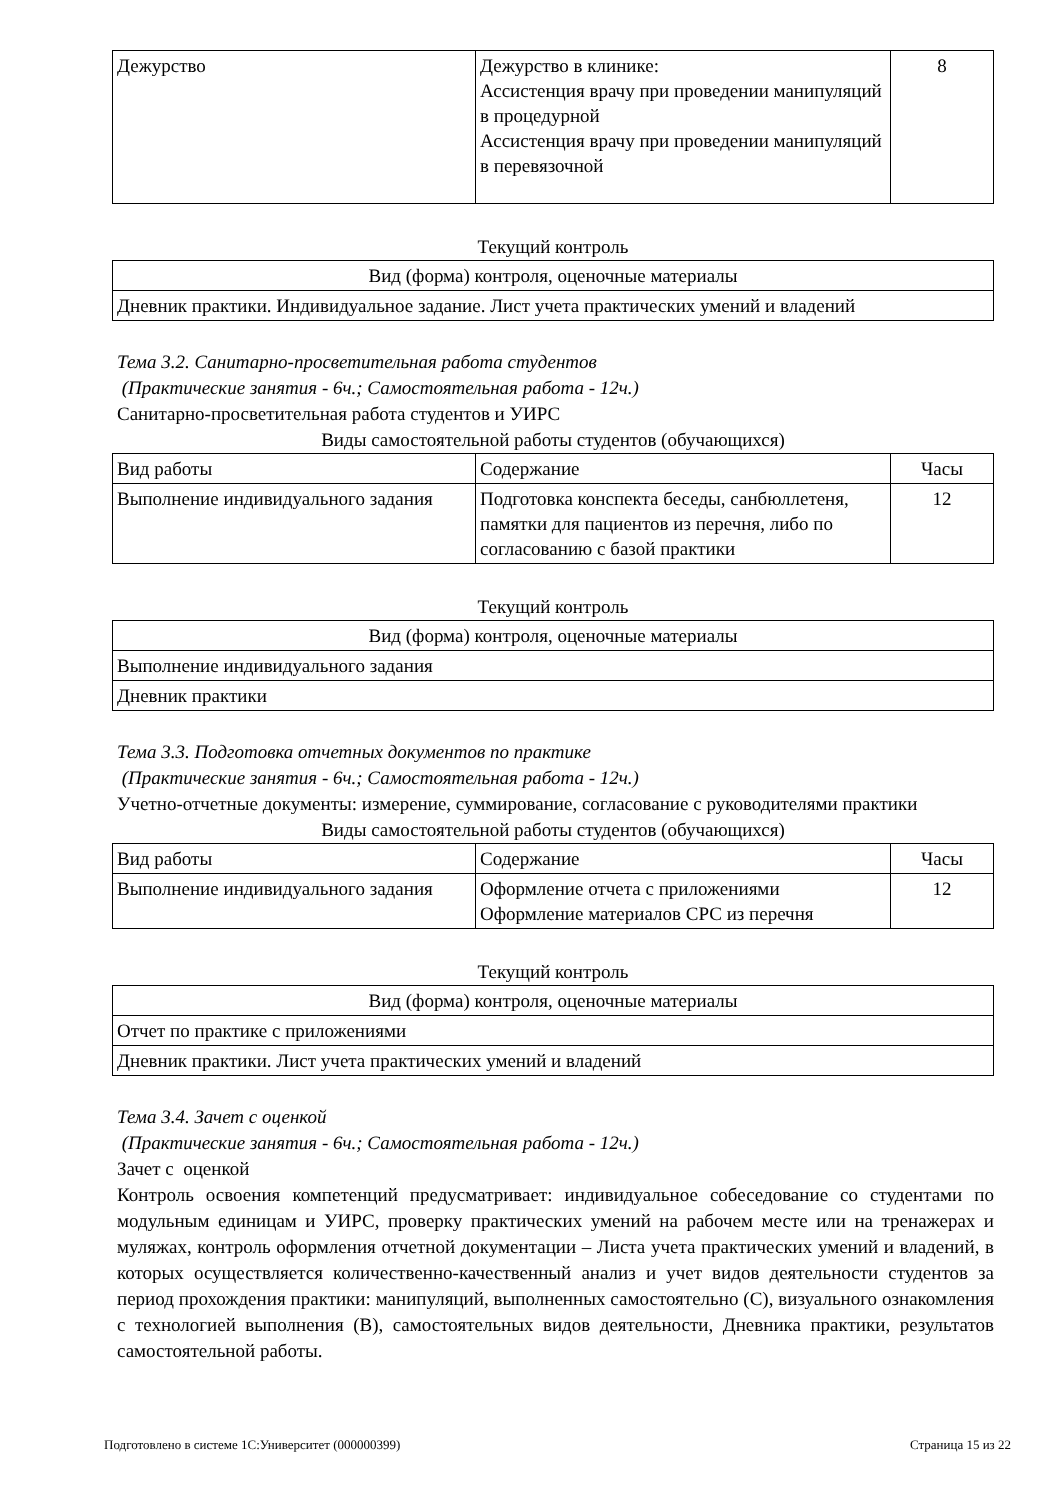| Дежурство | Дежурство в клинике: Ассистенция врачу при проведении манипуляций в процедурной Ассистенция врачу при проведении манипуляций в перевязочной | 8 |
Текущий контроль
| Вид (форма) контроля, оценочные материалы |
| --- |
| Дневник практики. Индивидуальное задание. Лист учета практических умений и владений |
Тема 3.2. Санитарно-просветительная работа студентов
(Практические занятия - 6ч.; Самостоятельная работа - 12ч.)
Санитарно-просветительная работа студентов и УИРС
Виды самостоятельной работы студентов (обучающихся)
| Вид работы | Содержание | Часы |
| --- | --- | --- |
| Выполнение индивидуального задания | Подготовка конспекта беседы, санбюллетеня, памятки для пациентов из перечня, либо по согласованию с базой практики | 12 |
Текущий контроль
| Вид (форма) контроля, оценочные материалы |
| --- |
| Выполнение индивидуального задания |
| Дневник практики |
Тема 3.3. Подготовка отчетных документов по практике
(Практические занятия - 6ч.; Самостоятельная работа - 12ч.)
Учетно-отчетные документы: измерение, суммирование, согласование с руководителями практики
Виды самостоятельной работы студентов (обучающихся)
| Вид работы | Содержание | Часы |
| --- | --- | --- |
| Выполнение индивидуального задания | Оформление отчета с приложениями Оформление материалов СРС из перечня | 12 |
Текущий контроль
| Вид (форма) контроля, оценочные материалы |
| --- |
| Отчет по практике с приложениями |
| Дневник практики. Лист учета практических умений и владений |
Тема 3.4. Зачет с оценкой
(Практические занятия - 6ч.; Самостоятельная работа - 12ч.)
Зачет с оценкой
Контроль освоения компетенций предусматривает: индивидуальное собеседование со студентами по модульным единицам и УИРС, проверку практических умений на рабочем месте или на тренажерах и муляжах, контроль оформления отчетной документации – Листа учета практических умений и владений, в которых осуществляется количественно-качественный анализ и учет видов деятельности студентов за период прохождения практики: манипуляций, выполненных самостоятельно (С), визуального ознакомления с технологией выполнения (В), самостоятельных видов деятельности, Дневника практики, результатов самостоятельной работы.
Подготовлено в системе 1С:Университет (000000399) Страница 15 из 22